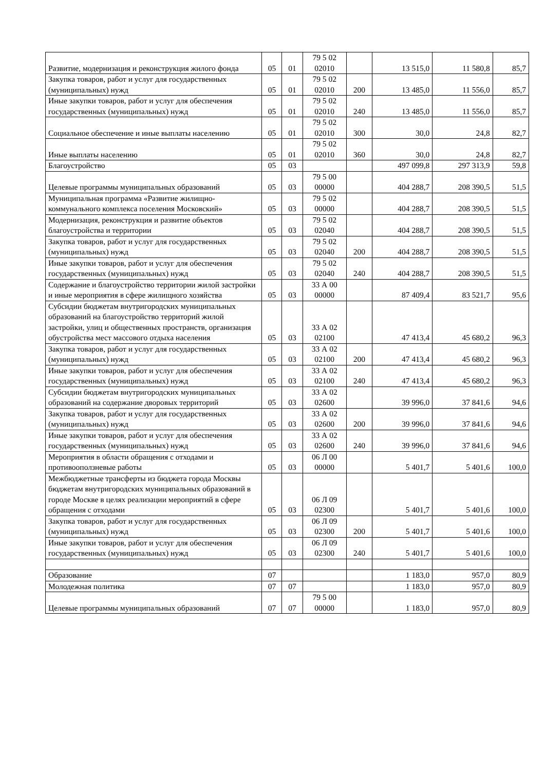| Развитие, модернизация и реконструкция жилого фонда | 05 | 01 | 79 5 02 02010 | | 13 515,0 | 11 580,8 | 85,7 |
| Закупка товаров, работ и услуг для государственных (муниципальных) нужд | 05 | 01 | 79 5 02 02010 | 200 | 13 485,0 | 11 556,0 | 85,7 |
| Иные закупки товаров, работ и услуг для обеспечения государственных (муниципальных) нужд | 05 | 01 | 79 5 02 02010 | 240 | 13 485,0 | 11 556,0 | 85,7 |
| Социальное обеспечение и иные выплаты населению | 05 | 01 | 79 5 02 02010 | 300 | 30,0 | 24,8 | 82,7 |
| Иные выплаты населению | 05 | 01 | 79 5 02 02010 | 360 | 30,0 | 24,8 | 82,7 |
| Благоустройство | 05 | 03 | | | 497 099,8 | 297 313,9 | 59,8 |
| Целевые программы муниципальных образований | 05 | 03 | 79 5 00 00000 | | 404 288,7 | 208 390,5 | 51,5 |
| Муниципальная программа «Развитие жилищно-коммунального комплекса поселения Московский» | 05 | 03 | 79 5 02 00000 | | 404 288,7 | 208 390,5 | 51,5 |
| Модернизация, реконструкция и развитие объектов благоустройства и территории | 05 | 03 | 79 5 02 02040 | | 404 288,7 | 208 390,5 | 51,5 |
| Закупка товаров, работ и услуг для государственных (муниципальных) нужд | 05 | 03 | 79 5 02 02040 | 200 | 404 288,7 | 208 390,5 | 51,5 |
| Иные закупки товаров, работ и услуг для обеспечения государственных (муниципальных) нужд | 05 | 03 | 79 5 02 02040 | 240 | 404 288,7 | 208 390,5 | 51,5 |
| Содержание и благоустройство территории жилой застройки и иные мероприятия в сфере жилищного хозяйства | 05 | 03 | 33 А 00 00000 | | 87 409,4 | 83 521,7 | 95,6 |
| Субсидии бюджетам внутригородских муниципальных образований на благоустройство территорий жилой застройки, улиц и общественных пространств, организация обустройства мест массового отдыха населения | 05 | 03 | 33 А 02 02100 | | 47 413,4 | 45 680,2 | 96,3 |
| Закупка товаров, работ и услуг для государственных (муниципальных) нужд | 05 | 03 | 33 А 02 02100 | 200 | 47 413,4 | 45 680,2 | 96,3 |
| Иные закупки товаров, работ и услуг для обеспечения государственных (муниципальных) нужд | 05 | 03 | 33 А 02 02100 | 240 | 47 413,4 | 45 680,2 | 96,3 |
| Субсидии бюджетам внутригородских муниципальных образований на содержание дворовых территорий | 05 | 03 | 33 А 02 02600 | | 39 996,0 | 37 841,6 | 94,6 |
| Закупка товаров, работ и услуг для государственных (муниципальных) нужд | 05 | 03 | 33 А 02 02600 | 200 | 39 996,0 | 37 841,6 | 94,6 |
| Иные закупки товаров, работ и услуг для обеспечения государственных (муниципальных) нужд | 05 | 03 | 33 А 02 02600 | 240 | 39 996,0 | 37 841,6 | 94,6 |
| Мероприятия в области обращения с отходами и противооползневые работы | 05 | 03 | 06 Л 00 00000 | | 5 401,7 | 5 401,6 | 100,0 |
| Межбюджетные трансферты из бюджета города Москвы бюджетам внутригородских муниципальных образований в городе Москве в целях реализации мероприятий в сфере обращения с отходами | 05 | 03 | 06 Л 09 02300 | | 5 401,7 | 5 401,6 | 100,0 |
| Закупка товаров, работ и услуг для государственных (муниципальных) нужд | 05 | 03 | 06 Л 09 02300 | 200 | 5 401,7 | 5 401,6 | 100,0 |
| Иные закупки товаров, работ и услуг для обеспечения государственных (муниципальных) нужд | 05 | 03 | 06 Л 09 02300 | 240 | 5 401,7 | 5 401,6 | 100,0 |
| Образование | 07 | | | | 1 183,0 | 957,0 | 80,9 |
| Молодежная политика | 07 | 07 | | | 1 183,0 | 957,0 | 80,9 |
| Целевые программы муниципальных образований | 07 | 07 | 79 5 00 00000 | | 1 183,0 | 957,0 | 80,9 |